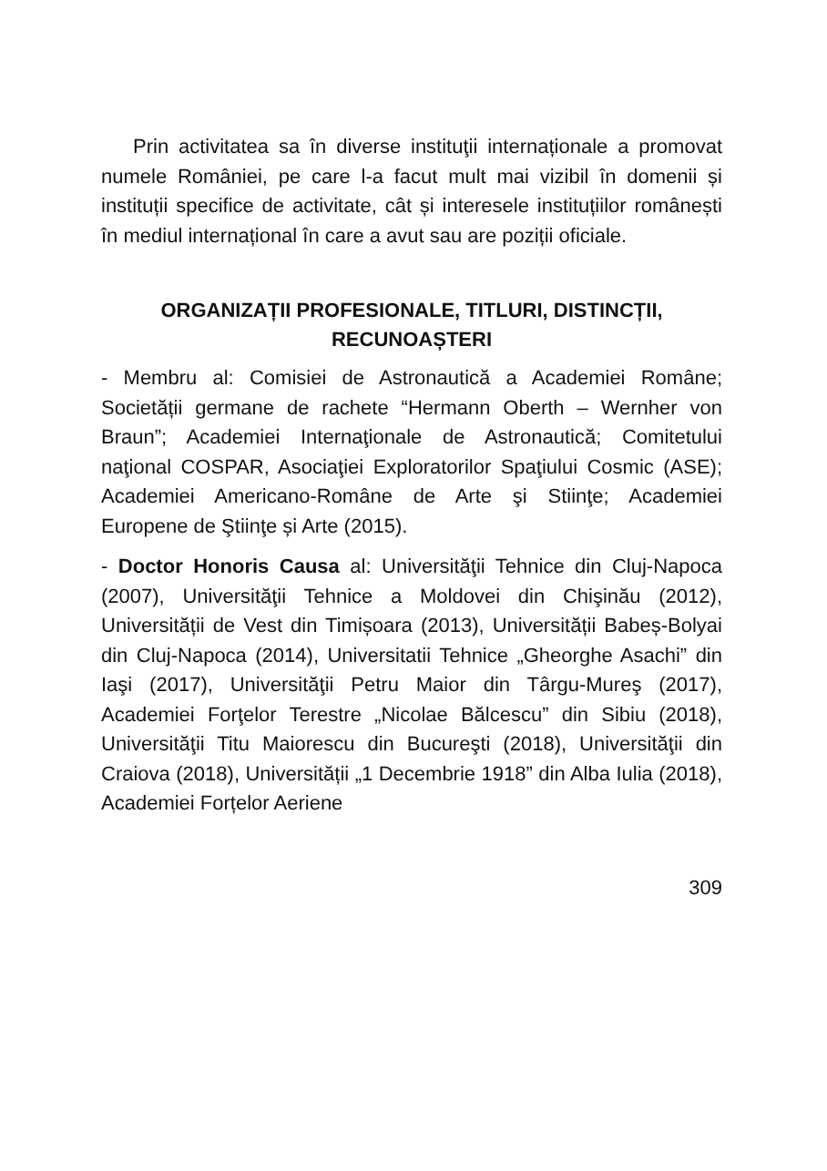Prin activitatea sa în diverse instituţii internaționale a promovat numele României, pe care l-a facut mult mai vizibil în domenii și instituții specifice de activitate, cât și interesele instituțiilor românești în mediul internațional în care a avut sau are poziții oficiale.
ORGANIZAȚII PROFESIONALE, TITLURI, DISTINCȚII, RECUNOAȘTERI
- Membru al: Comisiei de Astronautică a Academiei Române; Societății germane de rachete “Hermann Oberth – Wernher von Braun”; Academiei Internaţionale de Astronautică; Comitetului naţional COSPAR, Asociaţiei Exploratorilor Spaţiului Cosmic (ASE); Academiei Americano-Române de Arte şi Stiinţe; Academiei Europene de Ştiinţe și Arte (2015).
- Doctor Honoris Causa al: Universităţii Tehnice din Cluj-Napoca (2007), Universităţii Tehnice a Moldovei din Chişinău (2012), Universității de Vest din Timișoara (2013), Universității Babeș-Bolyai din Cluj-Napoca (2014), Universitatii Tehnice „Gheorghe Asachi” din Iaşi (2017), Universităţii Petru Maior din Târgu-Mureş (2017), Academiei Forţelor Terestre „Nicolae Bălcescu” din Sibiu (2018), Universităţii Titu Maiorescu din Bucureşti (2018), Universităţii din Craiova (2018), Universității „1 Decembrie 1918” din Alba Iulia (2018), Academiei Forțelor Aeriene
309